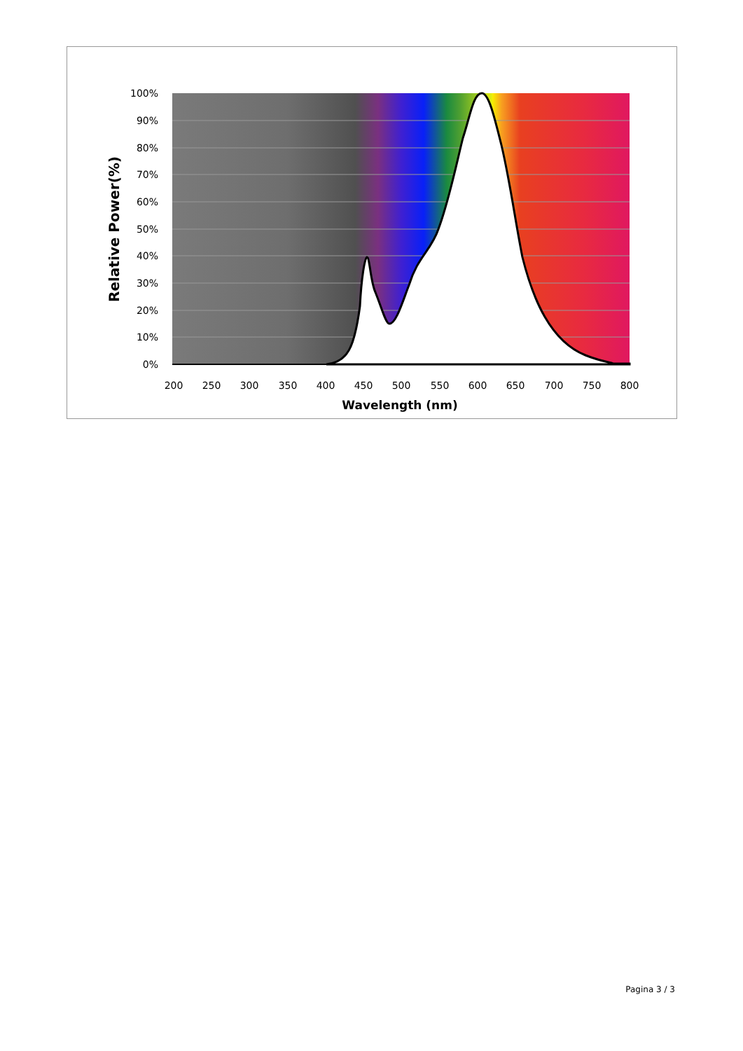100%
90%
80%
70%
60%
50%
40%
30%
20%
10%
0%
200
250
300
350
400
450
500
550
600
650
700
750
800
Wavelength (nm)
Relative Power(%)
Pagina 3 / 3